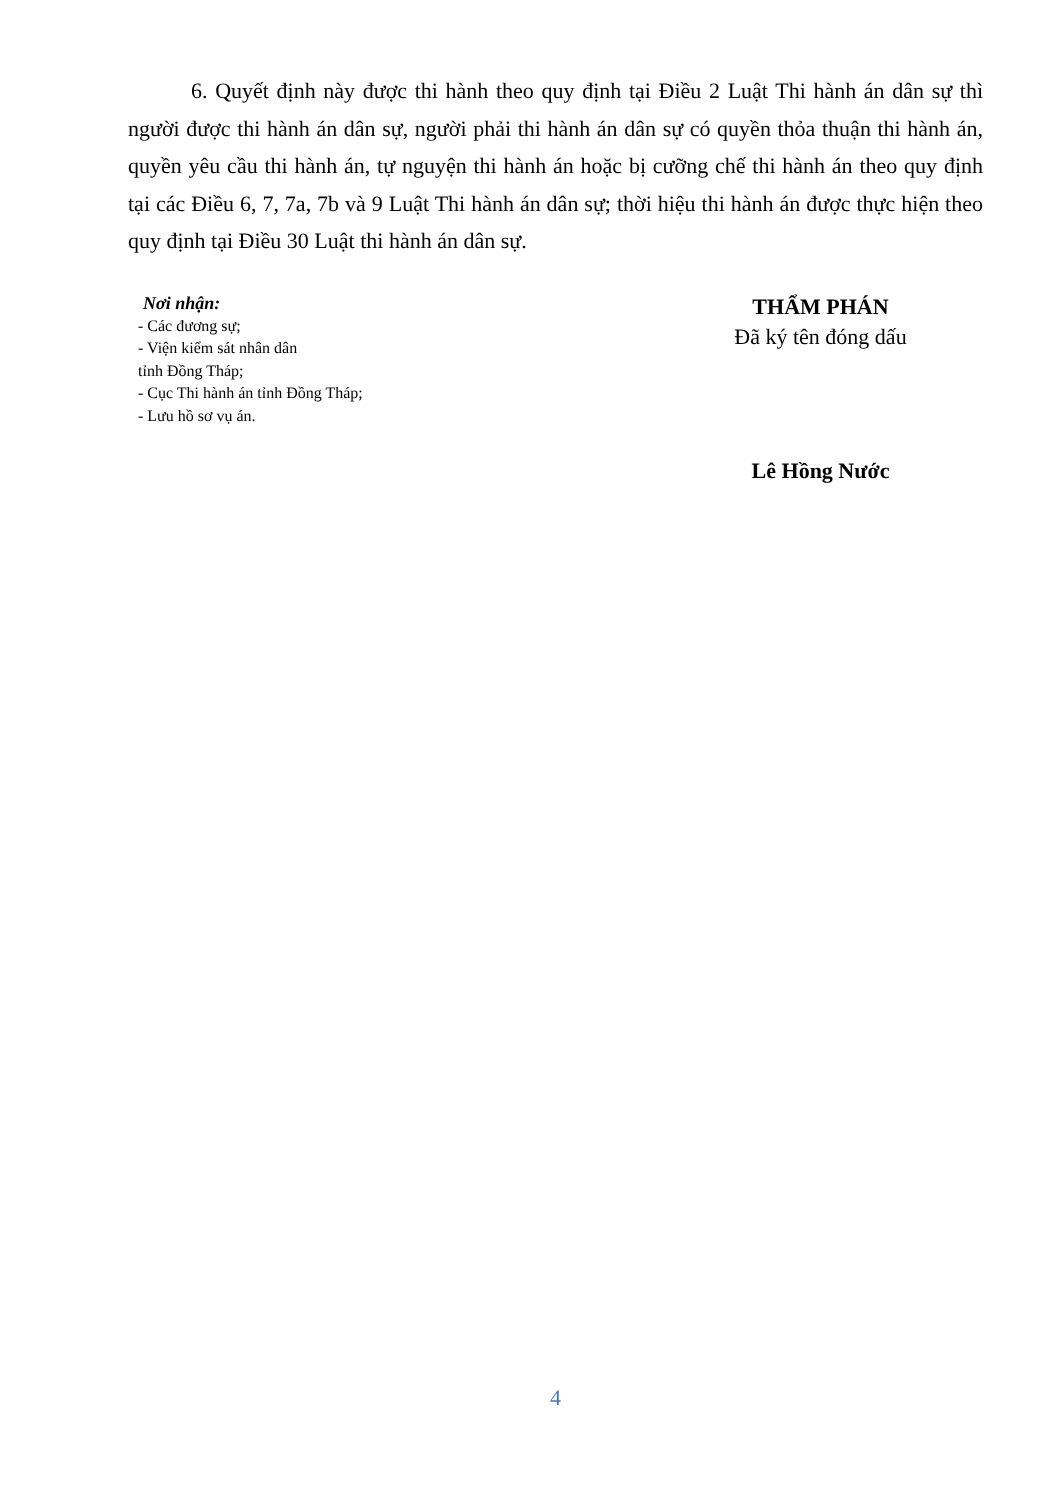6. Quyết định này được thi hành theo quy định tại Điều 2 Luật Thi hành án dân sự thì người được thi hành án dân sự, người phải thi hành án dân sự có quyền thỏa thuận thi hành án, quyền yêu cầu thi hành án, tự nguyện thi hành án hoặc bị cưỡng chế thi hành án theo quy định tại các Điều 6, 7, 7a, 7b và 9 Luật Thi hành án dân sự; thời hiệu thi hành án được thực hiện theo quy định tại Điều 30 Luật thi hành án dân sự.
Nơi nhận:
- Các đương sự;
- Viện kiểm sát nhân dân
tỉnh Đồng Tháp;
- Cục Thi hành án tỉnh Đồng Tháp;
- Lưu hồ sơ vụ án.
THẨM PHÁN
Đã ký tên đóng dấu
Lê Hồng Nước
4